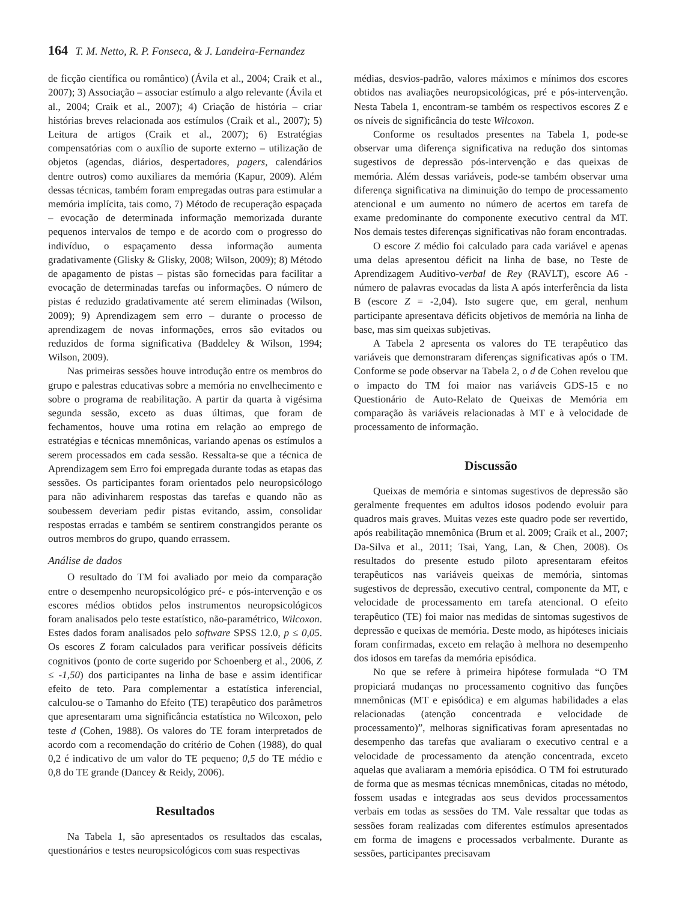164 T. M. Netto, R. P. Fonseca, & J. Landeira-Fernandez
de ficção científica ou romântico) (Ávila et al., 2004; Craik et al., 2007); 3) Associação – associar estímulo a algo relevante (Ávila et al., 2004; Craik et al., 2007); 4) Criação de história – criar histórias breves relacionada aos estímulos (Craik et al., 2007); 5) Leitura de artigos (Craik et al., 2007); 6) Estratégias compensatórias com o auxílio de suporte externo – utilização de objetos (agendas, diários, despertadores, pagers, calendários dentre outros) como auxiliares da memória (Kapur, 2009). Além dessas técnicas, também foram empregadas outras para estimular a memória implícita, tais como, 7) Método de recuperação espaçada – evocação de determinada informação memorizada durante pequenos intervalos de tempo e de acordo com o progresso do indivíduo, o espaçamento dessa informação aumenta gradativamente (Glisky & Glisky, 2008; Wilson, 2009); 8) Método de apagamento de pistas – pistas são fornecidas para facilitar a evocação de determinadas tarefas ou informações. O número de pistas é reduzido gradativamente até serem eliminadas (Wilson, 2009); 9) Aprendizagem sem erro – durante o processo de aprendizagem de novas informações, erros são evitados ou reduzidos de forma significativa (Baddeley & Wilson, 1994; Wilson, 2009).
Nas primeiras sessões houve introdução entre os membros do grupo e palestras educativas sobre a memória no envelhecimento e sobre o programa de reabilitação. A partir da quarta à vigésima segunda sessão, exceto as duas últimas, que foram de fechamentos, houve uma rotina em relação ao emprego de estratégias e técnicas mnemônicas, variando apenas os estímulos a serem processados em cada sessão. Ressalta-se que a técnica de Aprendizagem sem Erro foi empregada durante todas as etapas das sessões. Os participantes foram orientados pelo neuropsicólogo para não adivinharem respostas das tarefas e quando não as soubessem deveriam pedir pistas evitando, assim, consolidar respostas erradas e também se sentirem constrangidos perante os outros membros do grupo, quando errassem.
Análise de dados
O resultado do TM foi avaliado por meio da comparação entre o desempenho neuropsicológico pré- e pós-intervenção e os escores médios obtidos pelos instrumentos neuropsicológicos foram analisados pelo teste estatístico, não-paramétrico, Wilcoxon. Estes dados foram analisados pelo software SPSS 12.0, p ≤ 0,05. Os escores Z foram calculados para verificar possíveis déficits cognitivos (ponto de corte sugerido por Schoenberg et al., 2006, Z ≤ -1,50) dos participantes na linha de base e assim identificar efeito de teto. Para complementar a estatística inferencial, calculou-se o Tamanho do Efeito (TE) terapêutico dos parâmetros que apresentaram uma significância estatística no Wilcoxon, pelo teste d (Cohen, 1988). Os valores do TE foram interpretados de acordo com a recomendação do critério de Cohen (1988), do qual 0,2 é indicativo de um valor do TE pequeno; 0,5 do TE médio e 0,8 do TE grande (Dancey & Reidy, 2006).
Resultados
Na Tabela 1, são apresentados os resultados das escalas, questionários e testes neuropsicológicos com suas respectivas
médias, desvios-padrão, valores máximos e mínimos dos escores obtidos nas avaliações neuropsicológicas, pré e pós-intervenção. Nesta Tabela 1, encontram-se também os respectivos escores Z e os níveis de significância do teste Wilcoxon.
Conforme os resultados presentes na Tabela 1, pode-se observar uma diferença significativa na redução dos sintomas sugestivos de depressão pós-intervenção e das queixas de memória. Além dessas variáveis, pode-se também observar uma diferença significativa na diminuição do tempo de processamento atencional e um aumento no número de acertos em tarefa de exame predominante do componente executivo central da MT. Nos demais testes diferenças significativas não foram encontradas.
O escore Z médio foi calculado para cada variável e apenas uma delas apresentou déficit na linha de base, no Teste de Aprendizagem Auditivo-verbal de Rey (RAVLT), escore A6 - número de palavras evocadas da lista A após interferência da lista B (escore Z = -2,04). Isto sugere que, em geral, nenhum participante apresentava déficits objetivos de memória na linha de base, mas sim queixas subjetivas.
A Tabela 2 apresenta os valores do TE terapêutico das variáveis que demonstraram diferenças significativas após o TM. Conforme se pode observar na Tabela 2, o d de Cohen revelou que o impacto do TM foi maior nas variáveis GDS-15 e no Questionário de Auto-Relato de Queixas de Memória em comparação às variáveis relacionadas à MT e à velocidade de processamento de informação.
Discussão
Queixas de memória e sintomas sugestivos de depressão são geralmente frequentes em adultos idosos podendo evoluir para quadros mais graves. Muitas vezes este quadro pode ser revertido, após reabilitação mnemônica (Brum et al. 2009; Craik et al., 2007; Da-Silva et al., 2011; Tsai, Yang, Lan, & Chen, 2008). Os resultados do presente estudo piloto apresentaram efeitos terapêuticos nas variáveis queixas de memória, sintomas sugestivos de depressão, executivo central, componente da MT, e velocidade de processamento em tarefa atencional. O efeito terapêutico (TE) foi maior nas medidas de sintomas sugestivos de depressão e queixas de memória. Deste modo, as hipóteses iniciais foram confirmadas, exceto em relação à melhora no desempenho dos idosos em tarefas da memória episódica.
No que se refere à primeira hipótese formulada “O TM propiciará mudanças no processamento cognitivo das funções mnemônicas (MT e episódica) e em algumas habilidades a elas relacionadas (atenção concentrada e velocidade de processamento)”, melhoras significativas foram apresentadas no desempenho das tarefas que avaliaram o executivo central e a velocidade de processamento da atenção concentrada, exceto aquelas que avaliaram a memória episódica. O TM foi estruturado de forma que as mesmas técnicas mnemônicas, citadas no método, fossem usadas e integradas aos seus devidos processamentos verbais em todas as sessões do TM. Vale ressaltar que todas as sessões foram realizadas com diferentes estímulos apresentados em forma de imagens e processados verbalmente. Durante as sessões, participantes precisavam